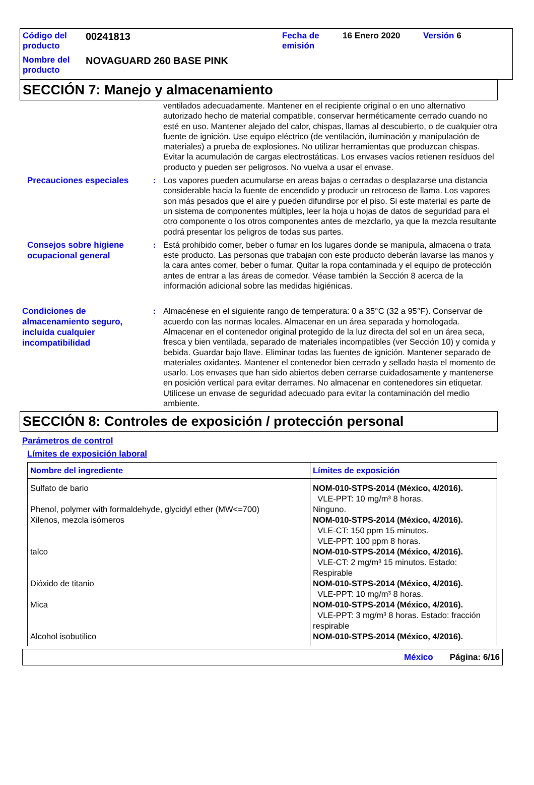| Código del producto | 00241813 | Fecha de emisión | 16 Enero 2020 | Versión 6 |
| Nombre del producto | NOVAGUARD 260 BASE PINK | | | |
SECCIÓN 7: Manejo y almacenamiento
ventilados adecuadamente. Mantener en el recipiente original o en uno alternativo autorizado hecho de material compatible, conservar herméticamente cerrado cuando no esté en uso. Mantener alejado del calor, chispas, llamas al descubierto, o de cualquier otra fuente de ignición. Use equipo eléctrico (de ventilación, iluminación y manipulación de materiales) a prueba de explosiones. No utilizar herramientas que produzcan chispas. Evitar la acumulación de cargas electrostáticas. Los envases vacíos retienen resíduos del producto y pueden ser peligrosos. No vuelva a usar el envase.
Precauciones especiales
: Los vapores pueden acumularse en areas bajas o cerradas o desplazarse una distancia considerable hacia la fuente de encendido y producir un retroceso de llama. Los vapores son más pesados que el aire y pueden difundirse por el piso. Si este material es parte de un sistema de componentes múltiples, leer la hoja u hojas de datos de seguridad para el otro componente o los otros componentes antes de mezclarlo, ya que la mezcla resultante podrá presentar los peligros de todas sus partes.
Consejos sobre higiene ocupacional general
: Está prohibido comer, beber o fumar en los lugares donde se manipula, almacena o trata este producto. Las personas que trabajan con este producto deberán lavarse las manos y la cara antes comer, beber o fumar. Quitar la ropa contaminada y el equipo de protección antes de entrar a las áreas de comedor. Véase también la Sección 8 acerca de la información adicional sobre las medidas higiénicas.
Condiciones de almacenamiento seguro, incluida cualquier incompatibilidad
: Almacénese en el siguiente rango de temperatura: 0 a 35°C (32 a 95°F). Conservar de acuerdo con las normas locales. Almacenar en un área separada y homologada. Almacenar en el contenedor original protegido de la luz directa del sol en un área seca, fresca y bien ventilada, separado de materiales incompatibles (ver Sección 10) y comida y bebida. Guardar bajo llave. Eliminar todas las fuentes de ignición. Mantener separado de materiales oxidantes. Mantener el contenedor bien cerrado y sellado hasta el momento de usarlo. Los envases que han sido abiertos deben cerrarse cuidadosamente y mantenerse en posición vertical para evitar derrames. No almacenar en contenedores sin etiquetar. Utilícese un envase de seguridad adecuado para evitar la contaminación del medio ambiente.
SECCIÓN 8: Controles de exposición / protección personal
Parámetros de control
Límites de exposición laboral
| Nombre del ingrediente | Límites de exposición |
| --- | --- |
| Sulfato de bario Phenol, polymer with formaldehyde, glycidyl ether (MW<=700) Xilenos, mezcla isómeros talco Dióxido de titanio Mica Alcohol isobutilico | NOM-010-STPS-2014 (México, 4/2016). VLE-PPT: 10 mg/m³ 8 horas. Ninguno. NOM-010-STPS-2014 (México, 4/2016). VLE-CT: 150 ppm 15 minutos. VLE-PPT: 100 ppm 8 horas. NOM-010-STPS-2014 (México, 4/2016). VLE-CT: 2 mg/m³ 15 minutos. Estado: Respirable NOM-010-STPS-2014 (México, 4/2016). VLE-PPT: 10 mg/m³ 8 horas. NOM-010-STPS-2014 (México, 4/2016). VLE-PPT: 3 mg/m³ 8 horas. Estado: fracción respirable NOM-010-STPS-2014 (México, 4/2016). |
México Página: 6/16